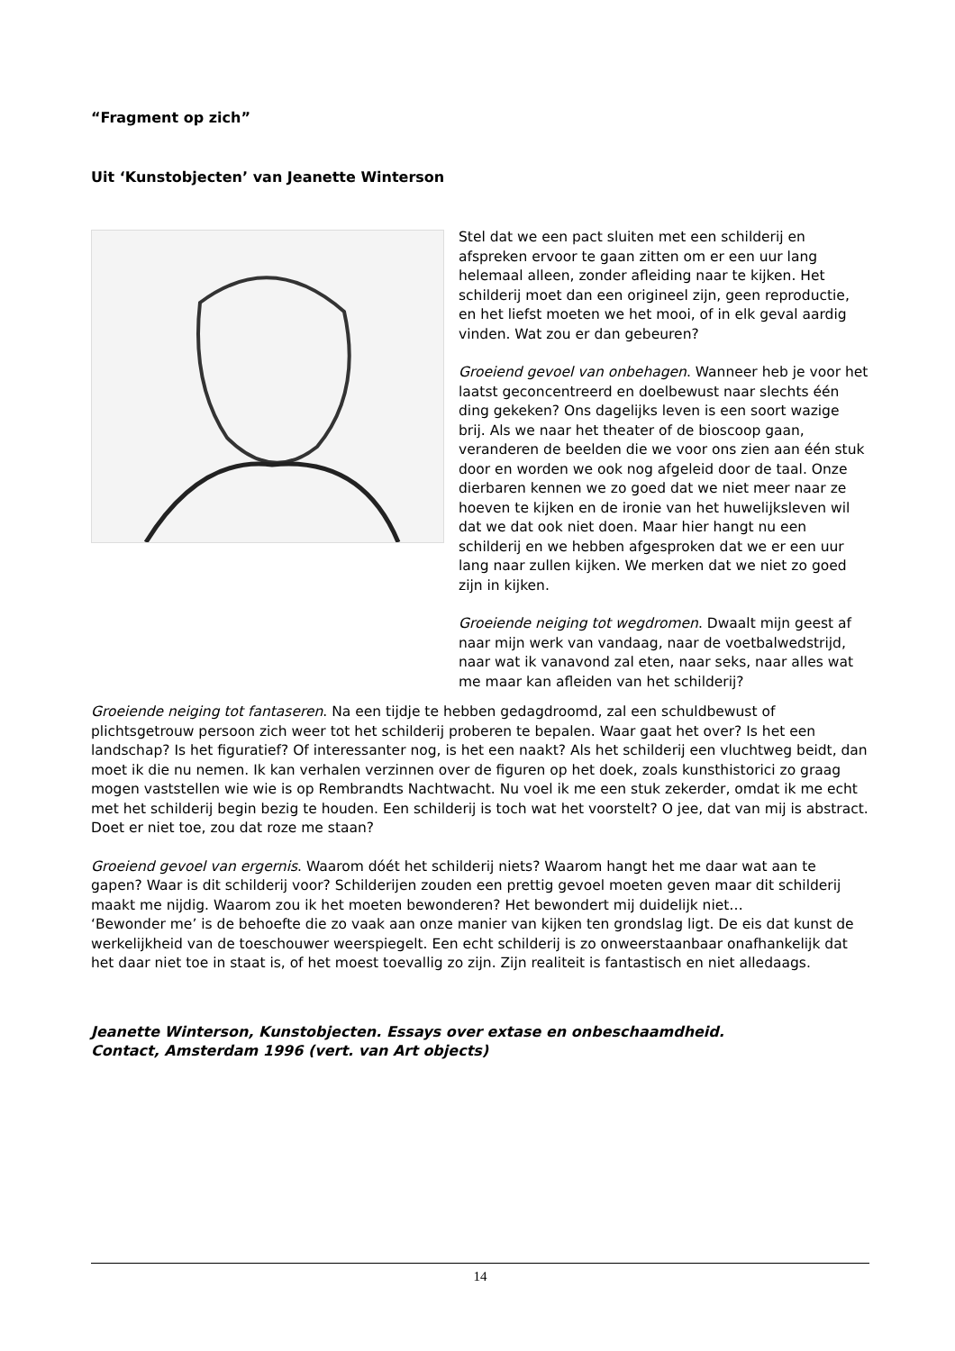“Fragment op zich”
Uit ‘Kunstobjecten’ van Jeanette Winterson
Stel dat we een pact sluiten met een schilderij en afspreken ervoor te gaan zitten om er een uur lang helemaal alleen, zonder afleiding naar te kijken. Het schilderij moet dan een origineel zijn, geen reproductie, en het liefst moeten we het mooi, of in elk geval aardig vinden. Wat zou er dan gebeuren?
Groeiend gevoel van onbehagen. Wanneer heb je voor het laatst geconcentreerd en doelbewust naar slechts één ding gekeken? Ons dagelijks leven is een soort wazige brij. Als we naar het theater of de bioscoop gaan, veranderen de beelden die we voor ons zien aan één stuk door en worden we ook nog afgeleid door de taal. Onze dierbaren kennen we zo goed dat we niet meer naar ze hoeven te kijken en de ironie van het huwelijksleven wil dat we dat ook niet doen. Maar hier hangt nu een schilderij en we hebben afgesproken dat we er een uur lang naar zullen kijken. We merken dat we niet zo goed zijn in kijken.
Groeiende neiging tot wegdromen. Dwaalt mijn geest af naar mijn werk van vandaag, naar de voetbalwedstrijd, naar wat ik vanavond zal eten, naar seks, naar alles wat me maar kan afleiden van het schilderij?
Groeiende neiging tot fantaseren. Na een tijdje te hebben gedagdroomd, zal een schuldbewust of plichtsgetrouw persoon zich weer tot het schilderij proberen te bepalen. Waar gaat het over? Is het een landschap? Is het figuratief? Of interessanter nog, is het een naakt? Als het schilderij een vluchtweg beidt, dan moet ik die nu nemen. Ik kan verhalen verzinnen over de figuren op het doek, zoals kunsthistorici zo graag mogen vaststellen wie wie is op Rembrandts Nachtwacht. Nu voel ik me een stuk zekerder, omdat ik me echt met het schilderij begin bezig te houden. Een schilderij is toch wat het voorstelt? O jee, dat van mij is abstract. Doet er niet toe, zou dat roze me staan?
Groeiend gevoel van ergernis. Waarom dóét het schilderij niets? Waarom hangt het me daar wat aan te gapen? Waar is dit schilderij voor? Schilderijen zouden een prettig gevoel moeten geven maar dit schilderij maakt me nijdig. Waarom zou ik het moeten bewonderen? Het bewondert mij duidelijk niet…
‘Bewonder me’ is de behoefte die zo vaak aan onze manier van kijken ten grondslag ligt. De eis dat kunst de werkelijkheid van de toeschouwer weerspiegelt. Een echt schilderij is zo onweerstaanbaar onafhankelijk dat het daar niet toe in staat is, of het moest toevallig zo zijn. Zijn realiteit is fantastisch en niet alledaags.
Jeanette Winterson, Kunstobjecten. Essays over extase en onbeschaamdheid.
Contact, Amsterdam 1996 (vert. van Art objects)
14